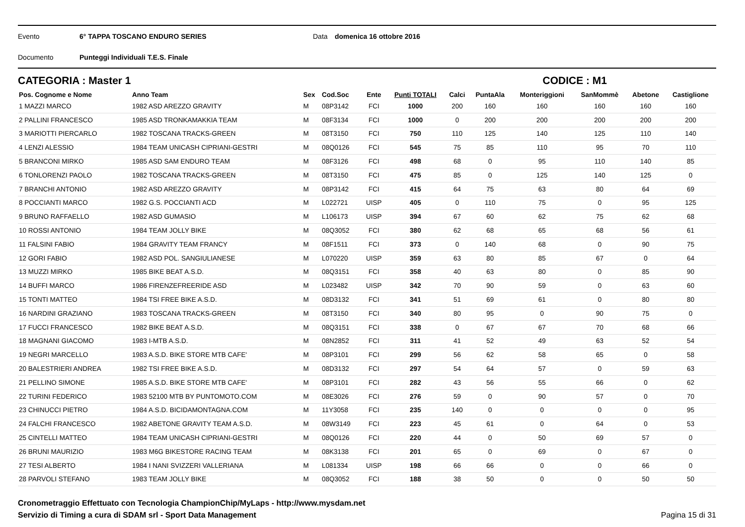Evento 6° TAPPA TOSCANO ENDURO SERIES Data domenica 16 ottobre 2016
Documento Punteggi Individuali T.E.S. Finale
CATEGORIA : Master 1 CODICE : M1
| Pos. Cognome e Nome | Anno Team | Sex | Cod.Soc | Ente | Punti TOTALI | Calci | PuntaAla | Monteriggioni | SanMommè | Abetone | Castiglione |
| --- | --- | --- | --- | --- | --- | --- | --- | --- | --- | --- | --- |
| 1 MAZZI MARCO | 1982 ASD AREZZO GRAVITY | M | 08P3142 | FCI | 1000 | 200 | 160 | 160 | 160 | 160 | 160 |
| 2 PALLINI FRANCESCO | 1985 ASD TRONKAMAKKIA TEAM | M | 08F3134 | FCI | 1000 | 0 | 200 | 200 | 200 | 200 | 200 |
| 3 MARIOTTI PIERCARLO | 1982 TOSCANA TRACKS-GREEN | M | 08T3150 | FCI | 750 | 110 | 125 | 140 | 125 | 110 | 140 |
| 4 LENZI ALESSIO | 1984 TEAM UNICASH CIPRIANI-GESTRI | M | 08Q0126 | FCI | 545 | 75 | 85 | 110 | 95 | 70 | 110 |
| 5 BRANCONI MIRKO | 1985 ASD SAM ENDURO TEAM | M | 08F3126 | FCI | 498 | 68 | 0 | 95 | 110 | 140 | 85 |
| 6 TONLORENZI PAOLO | 1982 TOSCANA TRACKS-GREEN | M | 08T3150 | FCI | 475 | 85 | 0 | 125 | 140 | 125 | 0 |
| 7 BRANCHI ANTONIO | 1982 ASD AREZZO GRAVITY | M | 08P3142 | FCI | 415 | 64 | 75 | 63 | 80 | 64 | 69 |
| 8 POCCIANTI MARCO | 1982 G.S. POCCIANTI ACD | M | L022721 | UISP | 405 | 0 | 110 | 75 | 0 | 95 | 125 |
| 9 BRUNO RAFFAELLO | 1982 ASD GUMASIO | M | L106173 | UISP | 394 | 67 | 60 | 62 | 75 | 62 | 68 |
| 10 ROSSI ANTONIO | 1984 TEAM JOLLY BIKE | M | 08Q3052 | FCI | 380 | 62 | 68 | 65 | 68 | 56 | 61 |
| 11 FALSINI FABIO | 1984 GRAVITY TEAM FRANCY | M | 08F1511 | FCI | 373 | 0 | 140 | 68 | 0 | 90 | 75 |
| 12 GORI FABIO | 1982 ASD POL. SANGIULIANESE | M | L070220 | UISP | 359 | 63 | 80 | 85 | 67 | 0 | 64 |
| 13 MUZZI MIRKO | 1985 BIKE BEAT A.S.D. | M | 08Q3151 | FCI | 358 | 40 | 63 | 80 | 0 | 85 | 90 |
| 14 BUFFI MARCO | 1986 FIRENZEFREERIDE ASD | M | L023482 | UISP | 342 | 70 | 90 | 59 | 0 | 63 | 60 |
| 15 TONTI MATTEO | 1984 TSI FREE BIKE A.S.D. | M | 08D3132 | FCI | 341 | 51 | 69 | 61 | 0 | 80 | 80 |
| 16 NARDINI GRAZIANO | 1983 TOSCANA TRACKS-GREEN | M | 08T3150 | FCI | 340 | 80 | 95 | 0 | 90 | 75 | 0 |
| 17 FUCCI FRANCESCO | 1982 BIKE BEAT A.S.D. | M | 08Q3151 | FCI | 338 | 0 | 67 | 67 | 70 | 68 | 66 |
| 18 MAGNANI GIACOMO | 1983 I-MTB A.S.D. | M | 08N2852 | FCI | 311 | 41 | 52 | 49 | 63 | 52 | 54 |
| 19 NEGRI MARCELLO | 1983 A.S.D. BIKE STORE MTB CAFE' | M | 08P3101 | FCI | 299 | 56 | 62 | 58 | 65 | 0 | 58 |
| 20 BALESTRIERI ANDREA | 1982 TSI FREE BIKE A.S.D. | M | 08D3132 | FCI | 297 | 54 | 64 | 57 | 0 | 59 | 63 |
| 21 PELLINO SIMONE | 1985 A.S.D. BIKE STORE MTB CAFE' | M | 08P3101 | FCI | 282 | 43 | 56 | 55 | 66 | 0 | 62 |
| 22 TURINI FEDERICO | 1983 52100 MTB BY PUNTOMOTO.COM | M | 08E3026 | FCI | 276 | 59 | 0 | 90 | 57 | 0 | 70 |
| 23 CHINUCCI PIETRO | 1984 A.S.D. BICIDAMONTAGNA.COM | M | 11Y3058 | FCI | 235 | 140 | 0 | 0 | 0 | 0 | 95 |
| 24 FALCHI FRANCESCO | 1982 ABETONE GRAVITY TEAM A.S.D. | M | 08W3149 | FCI | 223 | 45 | 61 | 0 | 64 | 0 | 53 |
| 25 CINTELLI MATTEO | 1984 TEAM UNICASH CIPRIANI-GESTRI | M | 08Q0126 | FCI | 220 | 44 | 0 | 50 | 69 | 57 | 0 |
| 26 BRUNI MAURIZIO | 1983 M6G BIKESTORE RACING TEAM | M | 08K3138 | FCI | 201 | 65 | 0 | 69 | 0 | 67 | 0 |
| 27 TESI ALBERTO | 1984 I NANI SVIZZERI VALLERIANA | M | L081334 | UISP | 198 | 66 | 66 | 0 | 0 | 66 | 0 |
| 28 PARVOLI STEFANO | 1983 TEAM JOLLY BIKE | M | 08Q3052 | FCI | 188 | 38 | 50 | 0 | 0 | 50 | 50 |
Cronometraggio Effettuato con Tecnologia ChampionChip/MyLaps - http://www.mysdam.net
Servizio di Timing a cura di SDAM srl - Sport Data Management Pagina 15 di 31